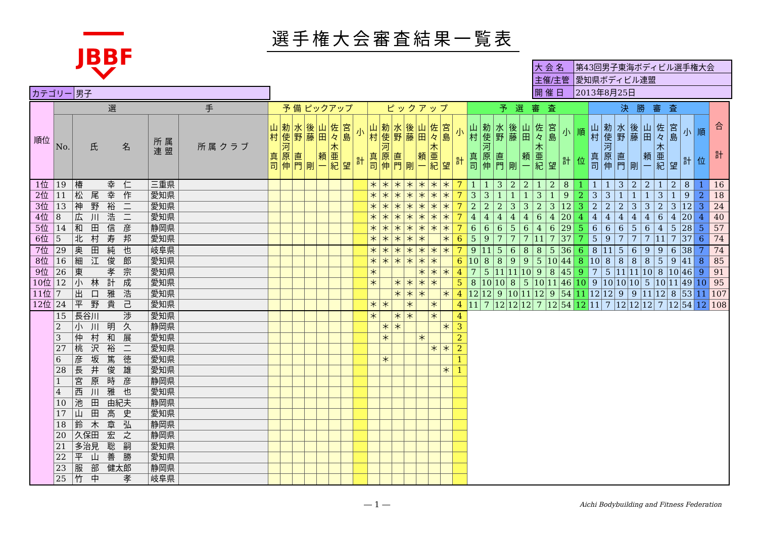JBBF
選手権大会審査結果一覧表
| カテゴリー | 男子 |
| 大 会 名 | 第43回男子東海ボディビル選手権大会 |
| 主催/主管 | 愛知県ボディビル連盟 |
| 開 催 日 | 2013年8月25日 |
| 順位 | 選 手 | | | | 予 備 ピックアップ | | | | | | | | ピ ッ ク ア ッ プ | | | | | | | | 予 選 審 査 | | | | | | | | | 決 勝 審 査 | | | | | | | | | 合 計 |
| --- | --- | --- | --- | --- | --- | --- | --- | --- | --- | --- | --- | --- | --- | --- | --- | --- | --- | --- | --- | --- | --- | --- | --- | --- | --- | --- | --- | --- | --- | --- | --- | --- | --- | --- | --- | --- | --- | --- | --- |
| | No. | 氏 名 | 所 属 連 盟 | 所 属 ク ラ ブ | 山 村 真 司 | 勅 使 河 原 伸 | 水 野 直 門 | 後 藤 剛 | 山 田 頼 一 | 佐 々 木 亜 紀 | 宮 島 望 | 小 計 | 山 村 真 司 | 勅 使 河 原 伸 | 水 野 直 門 | 後 藤 剛 | 山 田 頼 一 | 佐 々 木 亜 紀 | 宮 島 望 | 小 計 | 山 村 真 司 | 勅 使 河 原 伸 | 水 野 直 門 | 後 藤 剛 | 山 田 頼 一 | 佐 々 木 亜 紀 | 宮 島 望 | 小 計 | 順 位 | 山 村 真 司 | 勅 使 河 原 伸 | 水 野 直 門 | 後 藤 剛 | 山 田 頼 一 | 佐 々 木 亜 紀 | 宮 島 望 | 小 計 | 順 位 | |
| 1位 | 19 | 椿 幸 仁 | 三重県 | | | | | | | | | | ＊ | ＊ | ＊ | ＊ | ＊ | ＊ | ＊ | 7 | 1 | 1 | 3 | 2 | 2 | 1 | 2 | 8 | 1 | 1 | 1 | 3 | 2 | 2 | 1 | 2 | 8 | 1 | 16 |
| 2位 | 11 | 松 尾 幸 作 | 愛知県 | | | | | | | | | | ＊ | ＊ | ＊ | ＊ | ＊ | ＊ | ＊ | 7 | 3 | 3 | 1 | 1 | 1 | 3 | 1 | 9 | 2 | 3 | 3 | 1 | 1 | 1 | 3 | 1 | 9 | 2 | 18 |
| 3位 | 13 | 神 野 裕 二 | 愛知県 | | | | | | | | | | ＊ | ＊ | ＊ | ＊ | ＊ | ＊ | ＊ | 7 | 2 | 2 | 2 | 3 | 3 | 2 | 3 | 12 | 3 | 2 | 2 | 2 | 3 | 3 | 2 | 3 | 12 | 3 | 24 |
| 4位 | 8 | 広 川 浩 二 | 愛知県 | | | | | | | | | | ＊ | ＊ | ＊ | ＊ | ＊ | ＊ | ＊ | 7 | 4 | 4 | 4 | 4 | 4 | 6 | 4 | 20 | 4 | 4 | 4 | 4 | 4 | 4 | 6 | 4 | 20 | 4 | 40 |
| 5位 | 14 | 和 田 信 彦 | 静岡県 | | | | | | | | | | ＊ | ＊ | ＊ | ＊ | ＊ | ＊ | ＊ | 7 | 6 | 6 | 6 | 5 | 6 | 4 | 6 | 29 | 5 | 6 | 6 | 6 | 5 | 6 | 4 | 5 | 28 | 5 | 57 |
| 6位 | 5 | 北 村 寿 邦 | 愛知県 | | | | | | | | | | ＊ | ＊ | ＊ | ＊ | ＊ | | ＊ | 6 | 5 | 9 | 7 | 7 | 7 | 11 | 7 | 37 | 7 | 5 | 9 | 7 | 7 | 7 | 11 | 7 | 37 | 6 | 74 |
| 7位 | 29 | 奥 田 純 也 | 岐阜県 | | | | | | | | | | ＊ | ＊ | ＊ | ＊ | ＊ | ＊ | ＊ | 7 | 9 | 11 | 5 | 6 | 8 | 8 | 5 | 36 | 6 | 8 | 11 | 5 | 6 | 9 | 9 | 6 | 38 | 7 | 74 |
| 8位 | 16 | 細 江 俊 郎 | 愛知県 | | | | | | | | | | ＊ | ＊ | ＊ | ＊ | ＊ | ＊ | | 6 | 10 | 8 | 8 | 9 | 9 | 5 | 10 | 44 | 8 | 10 | 8 | 8 | 8 | 8 | 5 | 9 | 41 | 8 | 85 |
| 9位 | 26 | 東 孝 宗 | 愛知県 | | | | | | | | | | ＊ | | | | ＊ | ＊ | ＊ | 4 | 7 | 5 | 11 | 11 | 10 | 9 | 8 | 45 | 9 | 7 | 5 | 11 | 11 | 10 | 8 | 10 | 46 | 9 | 91 |
| 10位 | 12 | 小 林 計 成 | 愛知県 | | | | | | | | | | ＊ | | ＊ | ＊ | ＊ | ＊ | | 5 | 8 | 10 | 10 | 8 | 5 | 10 | 11 | 46 | 10 | 9 | 10 | 10 | 10 | 5 | 10 | 11 | 49 | 10 | 95 |
| 11位 | 7 | 出 口 雅 浩 | 愛知県 | | | | | | | | | | | | ＊ | ＊ | ＊ | | ＊ | 4 | 12 | 12 | 9 | 10 | 11 | 12 | 9 | 54 | 11 | 12 | 12 | 9 | 9 | 11 | 12 | 8 | 53 | 11 | 107 |
| 12位 | 24 | 平 野 貴 己 | 愛知県 | | | | | | | | | | ＊ | ＊ | | ＊ | | ＊ | | 4 | 11 | 7 | 12 | 12 | 12 | 7 | 12 | 54 | 12 | 11 | 7 | 12 | 12 | 12 | 7 | 12 | 54 | 12 | 108 |
| | 15 | 長谷川 渉 | 愛知県 | | | | | | | | | | ＊ | | ＊ | ＊ | | ＊ | | 4 | | | | | | | | | | | | | | | | | | | |
| | 2 | 小 川 明 久 | 静岡県 | | | | | | | | | | | ＊ | ＊ | | | | ＊ | 3 | | | | | | | | | | | | | | | | | | | |
| | 3 | 仲 村 和 展 | 愛知県 | | | | | | | | | | | ＊ | | | ＊ | | | 2 | | | | | | | | | | | | | | | | | | | |
| | 27 | 桃 沢 裕 二 | 愛知県 | | | | | | | | | | | | | | | ＊ | ＊ | 2 | | | | | | | | | | | | | | | | | | | |
| | 6 | 彦 坂 篤 徳 | 愛知県 | | | | | | | | | | | ＊ | | | | | | 1 | | | | | | | | | | | | | | | | | | | |
| | 28 | 長 井 俊 雄 | 愛知県 | | | | | | | | | | | | | | | | ＊ | 1 | | | | | | | | | | | | | | | | | | | |
| | 1 | 宮 原 時 彦 | 静岡県 | | | | | | | | | | | | | | | | | | | | | | | | | | | | | | | | | | | | |
| | 4 | 西 川 雅 也 | 愛知県 | | | | | | | | | | | | | | | | | | | | | | | | | | | | | | | | | | | | |
| | 10 | 池 田 由紀夫 | 静岡県 | | | | | | | | | | | | | | | | | | | | | | | | | | | | | | | | | | | | |
| | 17 | 山 田 高 史 | 愛知県 | | | | | | | | | | | | | | | | | | | | | | | | | | | | | | | | | | | | |
| | 18 | 鈴 木 章 弘 | 静岡県 | | | | | | | | | | | | | | | | | | | | | | | | | | | | | | | | | | | | |
| | 20 | 久保田 宏 之 | 静岡県 | | | | | | | | | | | | | | | | | | | | | | | | | | | | | | | | | | | | |
| | 21 | 多治見 聡 嗣 | 愛知県 | | | | | | | | | | | | | | | | | | | | | | | | | | | | | | | | | | | | |
| | 22 | 平 山 善 勝 | 愛知県 | | | | | | | | | | | | | | | | | | | | | | | | | | | | | | | | | | | | |
| | 23 | 服 部 健太郎 | 静岡県 | | | | | | | | | | | | | | | | | | | | | | | | | | | | | | | | | | | | |
| | 25 | 竹 中 孝 | 岐阜県 | | | | | | | | | | | | | | | | | | | | | | | | | | | | | | | | | | | | |
― 1 ― Aichi Bodybuilding and Fitness Federation